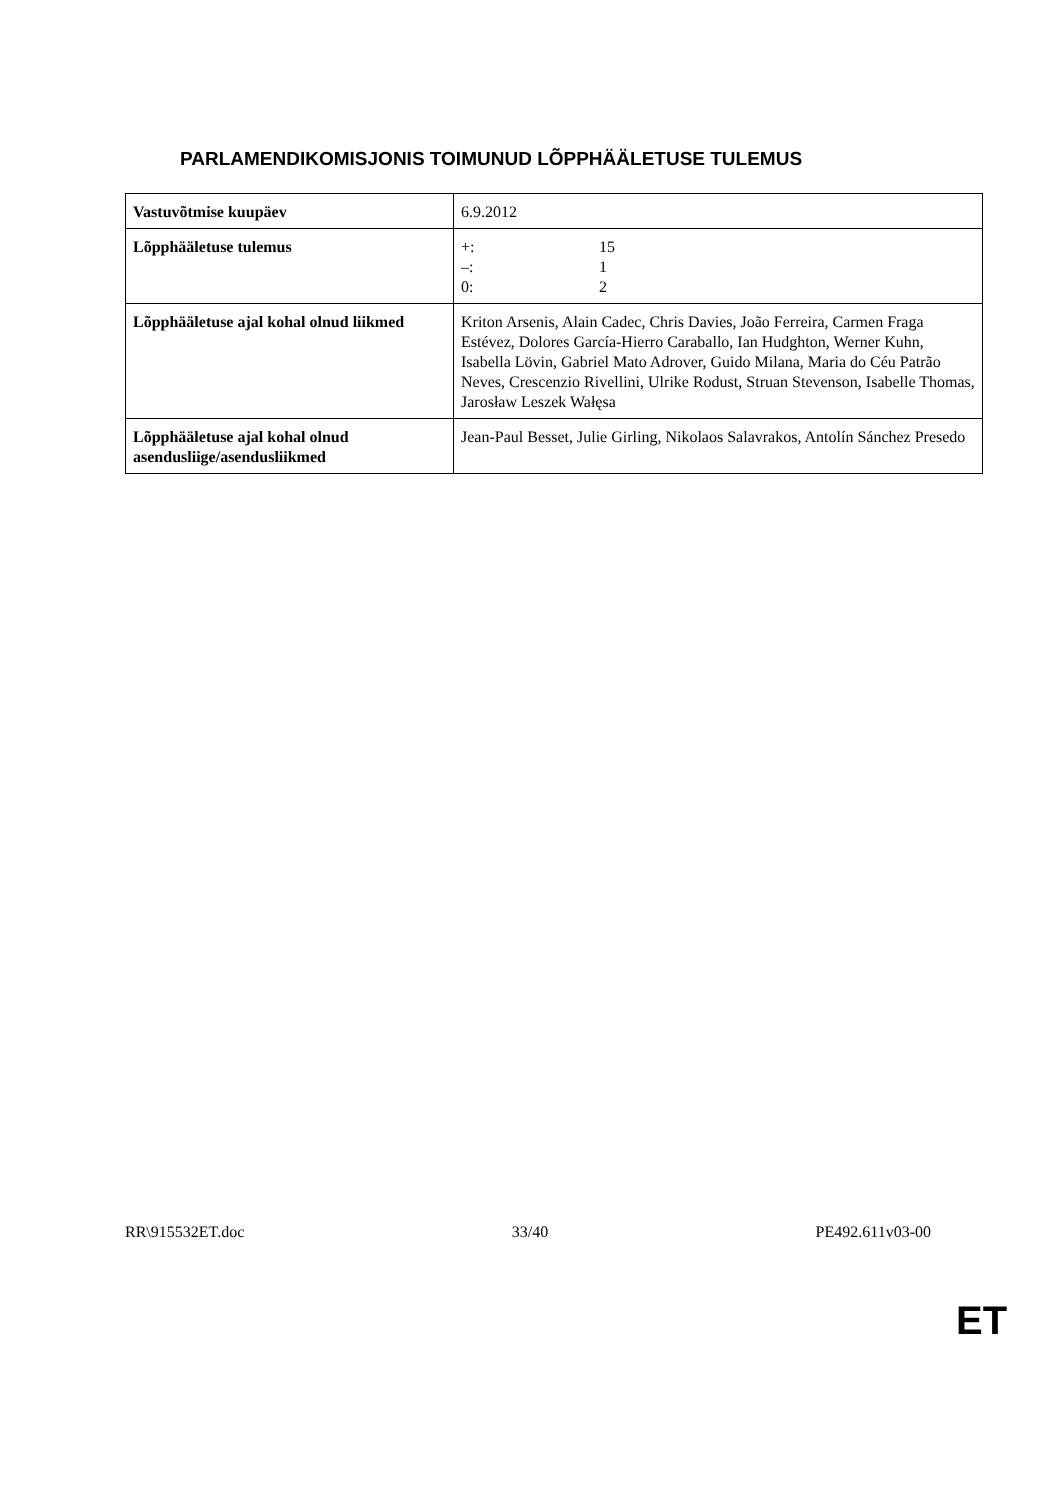PARLAMENDIKOMISJONIS TOIMUNUD LÕPPHÄÄLETUSE TULEMUS
| Vastuvõtmise kuupäev | 6.9.2012 |
| Lõpphääletuse tulemus | +: 15 –: 1 0: 2 |
| Lõpphääletuse ajal kohal olnud liikmed | Kriton Arsenis, Alain Cadec, Chris Davies, João Ferreira, Carmen Fraga Estévez, Dolores García-Hierro Caraballo, Ian Hudghton, Werner Kuhn, Isabella Lövin, Gabriel Mato Adrover, Guido Milana, Maria do Céu Patrão Neves, Crescenzio Rivellini, Ulrike Rodust, Struan Stevenson, Isabelle Thomas, Jarosław Leszek Wałęsa |
| Lõpphääletuse ajal kohal olnud asendusliige/asendusliikmed | Jean-Paul Besset, Julie Girling, Nikolaos Salavrakos, Antolín Sánchez Presedo |
RR\915532ET.doc 33/40 PE492.611v03-00
ET